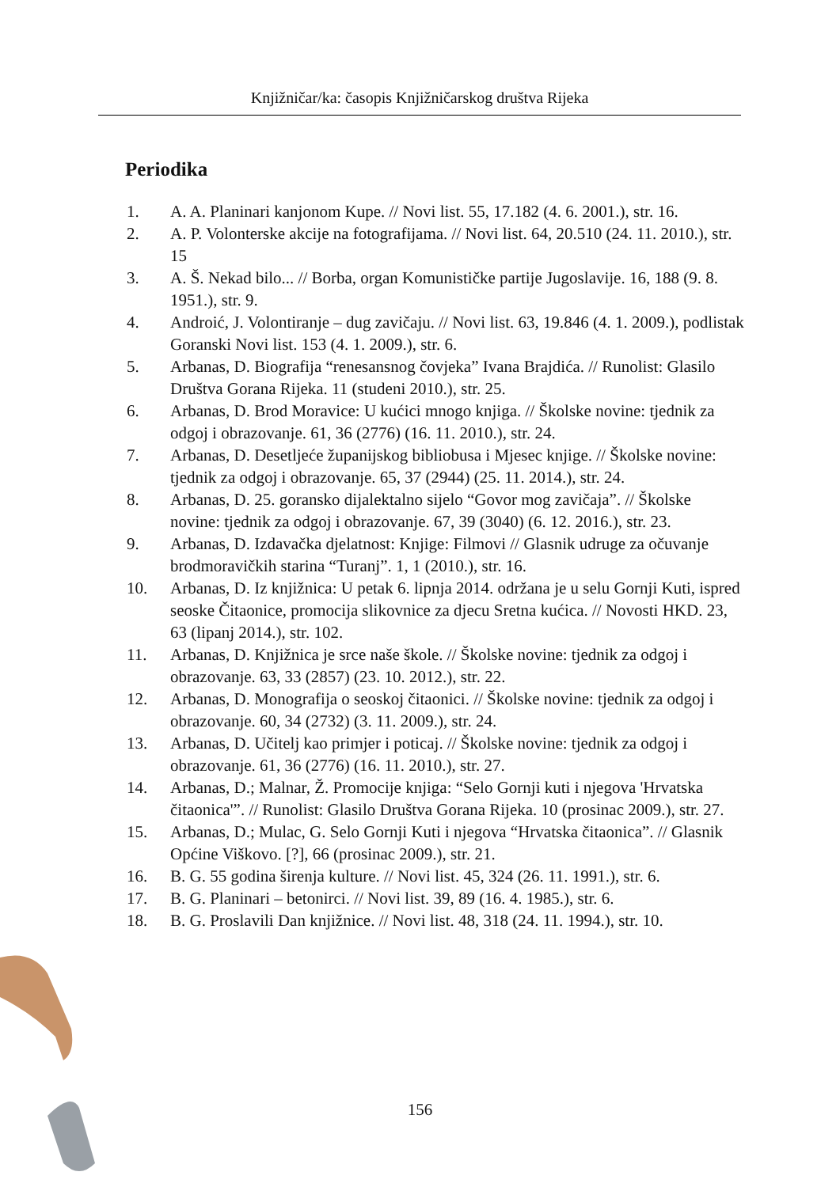Knjižničar/ka: časopis Knjižničarskog društva Rijeka
Periodika
1. A. A. Planinari kanjonom Kupe. // Novi list. 55, 17.182 (4. 6. 2001.), str. 16.
2. A. P. Volonterske akcije na fotografijama. // Novi list. 64, 20.510 (24. 11. 2010.), str. 15
3. A. Š. Nekad bilo... // Borba, organ Komunističke partije Jugoslavije. 16, 188 (9. 8. 1951.), str. 9.
4. Androić, J. Volontiranje – dug zavičaju. // Novi list. 63, 19.846 (4. 1. 2009.), podlistak Goranski Novi list. 153 (4. 1. 2009.), str. 6.
5. Arbanas, D. Biografija “renesansnog čovjeka” Ivana Brajdića. // Runolist: Glasilo Društva Gorana Rijeka. 11 (studeni 2010.), str. 25.
6. Arbanas, D. Brod Moravice: U kućici mnogo knjiga. // Školske novine: tjednik za odgoj i obrazovanje. 61, 36 (2776) (16. 11. 2010.), str. 24.
7. Arbanas, D. Desetljeće županijskog bibliobusa i Mjesec knjige. // Školske novine: tjednik za odgoj i obrazovanje. 65, 37 (2944) (25. 11. 2014.), str. 24.
8. Arbanas, D. 25. goransko dijalektalno sijelo “Govor mog zavičaja”. // Školske novine: tjednik za odgoj i obrazovanje. 67, 39 (3040) (6. 12. 2016.), str. 23.
9. Arbanas, D. Izdavačka djelatnost: Knjige: Filmovi // Glasnik udruge za očuvanje brodmoravičkih starina “Turanj”. 1, 1 (2010.), str. 16.
10. Arbanas, D. Iz knjižnica: U petak 6. lipnja 2014. održana je u selu Gornji Kuti, ispred seoske Čitaonice, promocija slikovnice za djecu Sretna kućica. // Novosti HKD. 23, 63 (lipanj 2014.), str. 102.
11. Arbanas, D. Knjižnica je srce naše škole. // Školske novine: tjednik za odgoj i obrazovanje. 63, 33 (2857) (23. 10. 2012.), str. 22.
12. Arbanas, D. Monografija o seoskoj čitaonici. // Školske novine: tjednik za odgoj i obrazovanje. 60, 34 (2732) (3. 11. 2009.), str. 24.
13. Arbanas, D. Učitelj kao primjer i poticaj. // Školske novine: tjednik za odgoj i obrazovanje. 61, 36 (2776) (16. 11. 2010.), str. 27.
14. Arbanas, D.; Malnar, Ž. Promocije knjiga: “Selo Gornji kuti i njegova 'Hrvatska čitaonica'”. // Runolist: Glasilo Društva Gorana Rijeka. 10 (prosinac 2009.), str. 27.
15. Arbanas, D.; Mulac, G. Selo Gornji Kuti i njegova “Hrvatska čitaonica”. // Glasnik Općine Viškovo. [?], 66 (prosinac 2009.), str. 21.
16. B. G. 55 godina širenja kulture. // Novi list. 45, 324 (26. 11. 1991.), str. 6.
17. B. G. Planinari – betonirci. // Novi list. 39, 89 (16. 4. 1985.), str. 6.
18. B. G. Proslavili Dan knjižnice. // Novi list. 48, 318 (24. 11. 1994.), str. 10.
156